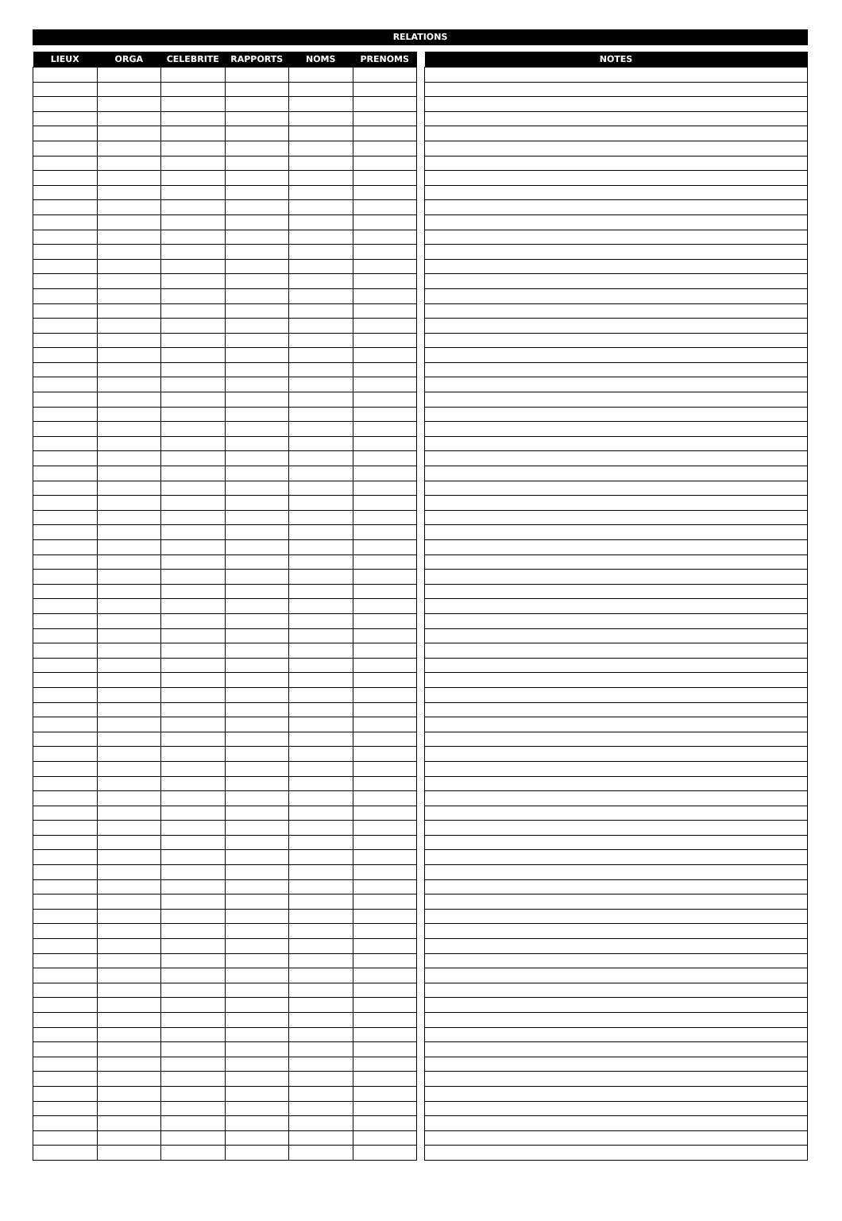RELATIONS
| LIEUX | ORGA | CELEBRITE | RAPPORTS | NOMS | PRENOMS |
| --- | --- | --- | --- | --- | --- |
| NOTES |
| --- |